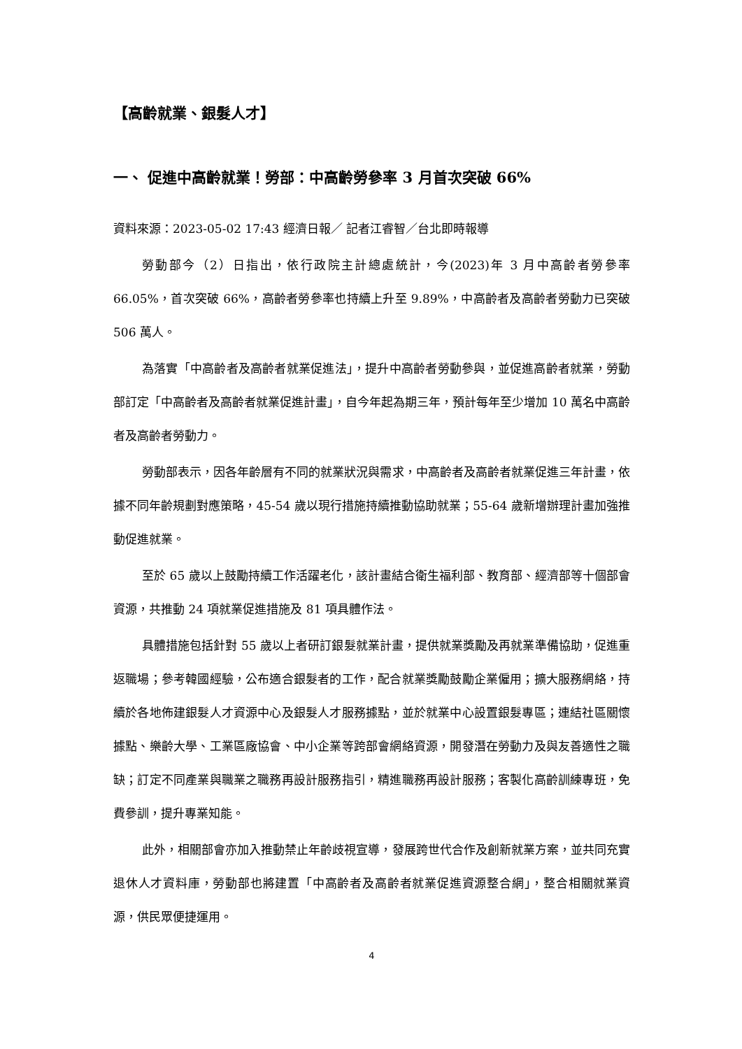【高齡就業、銀髮人才】
一、 促進中高齡就業！勞部：中高齡勞參率 3 月首次突破 66%
資料來源：2023-05-02 17:43 經濟日報／ 記者江睿智／台北即時報導
勞動部今（2）日指出，依行政院主計總處統計，今(2023)年 3 月中高齡者勞參率 66.05%，首次突破 66%，高齡者勞參率也持續上升至 9.89%，中高齡者及高齡者勞動力已突破 506 萬人。
為落實「中高齡者及高齡者就業促進法」，提升中高齡者勞動參與，並促進高齡者就業，勞動部訂定「中高齡者及高齡者就業促進計畫」，自今年起為期三年，預計每年至少增加 10 萬名中高齡者及高齡者勞動力。
勞動部表示，因各年齡層有不同的就業狀況與需求，中高齡者及高齡者就業促進三年計畫，依據不同年齡規劃對應策略，45-54 歲以現行措施持續推動協助就業；55-64 歲新增辦理計畫加強推動促進就業。
至於 65 歲以上鼓勵持續工作活躍老化，該計畫結合衛生福利部、教育部、經濟部等十個部會資源，共推動 24 項就業促進措施及 81 項具體作法。
具體措施包括針對 55 歲以上者研訂銀髮就業計畫，提供就業獎勵及再就業準備協助，促進重返職場；參考韓國經驗，公布適合銀髮者的工作，配合就業獎勵鼓勵企業僱用；擴大服務網絡，持續於各地佈建銀髮人才資源中心及銀髮人才服務據點，並於就業中心設置銀髮專區；連結社區關懷據點、樂齡大學、工業區廠協會、中小企業等跨部會網絡資源，開發潛在勞動力及與友善適性之職缺；訂定不同產業與職業之職務再設計服務指引，精進職務再設計服務；客製化高齡訓練專班，免費參訓，提升專業知能。
此外，相關部會亦加入推動禁止年齡歧視宣導，發展跨世代合作及創新就業方案，並共同充實退休人才資料庫，勞動部也將建置「中高齡者及高齡者就業促進資源整合網」，整合相關就業資源，供民眾便捷運用。
4